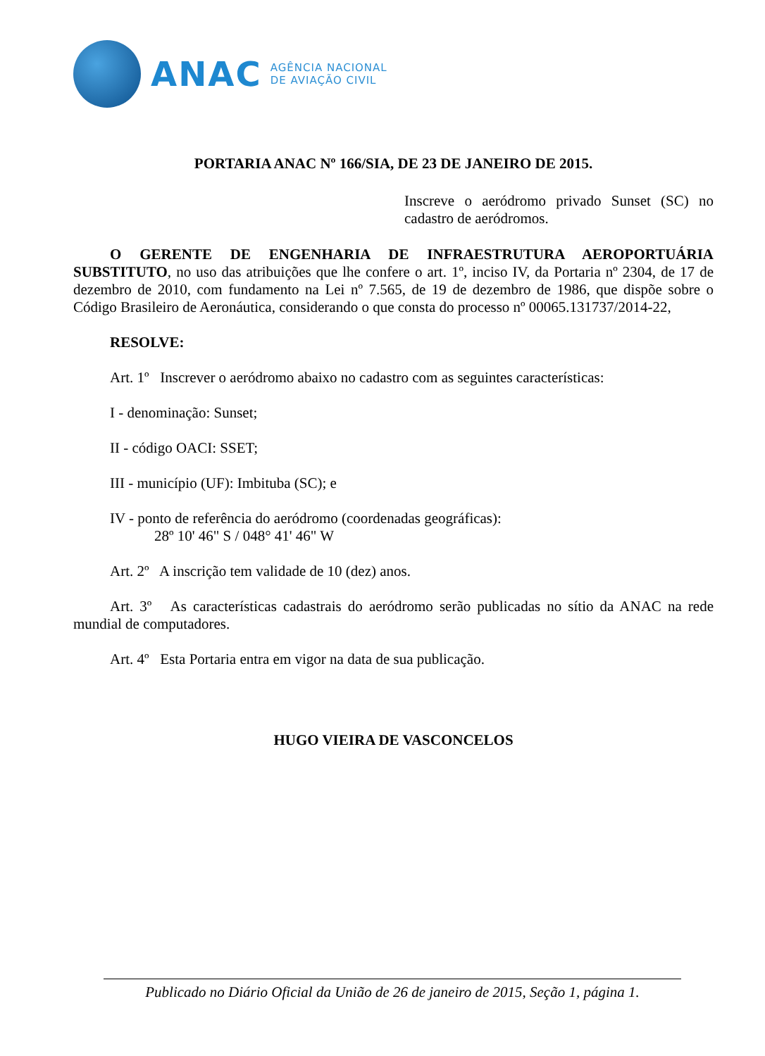ANAC AGÊNCIA NACIONAL
DE AVIAÇÃO CIVIL
PORTARIA ANAC Nº 166/SIA, DE 23 DE JANEIRO DE 2015.
Inscreve o aeródromo privado Sunset (SC) no cadastro de aeródromos.
O GERENTE DE ENGENHARIA DE INFRAESTRUTURA AEROPORTUÁRIA SUBSTITUTO, no uso das atribuições que lhe confere o art. 1º, inciso IV, da Portaria nº 2304, de 17 de dezembro de 2010, com fundamento na Lei nº 7.565, de 19 de dezembro de 1986, que dispõe sobre o Código Brasileiro de Aeronáutica, considerando o que consta do processo nº 00065.131737/2014-22,
RESOLVE:
Art. 1º Inscrever o aeródromo abaixo no cadastro com as seguintes características:
I - denominação: Sunset;
II - código OACI: SSET;
III - município (UF): Imbituba (SC); e
IV - ponto de referência do aeródromo (coordenadas geográficas):
28º 10' 46" S / 048° 41' 46" W
Art. 2º A inscrição tem validade de 10 (dez) anos.
Art. 3º As características cadastrais do aeródromo serão publicadas no sítio da ANAC na rede mundial de computadores.
Art. 4º Esta Portaria entra em vigor na data de sua publicação.
HUGO VIEIRA DE VASCONCELOS
Publicado no Diário Oficial da União de 26 de janeiro de 2015, Seção 1, página 1.